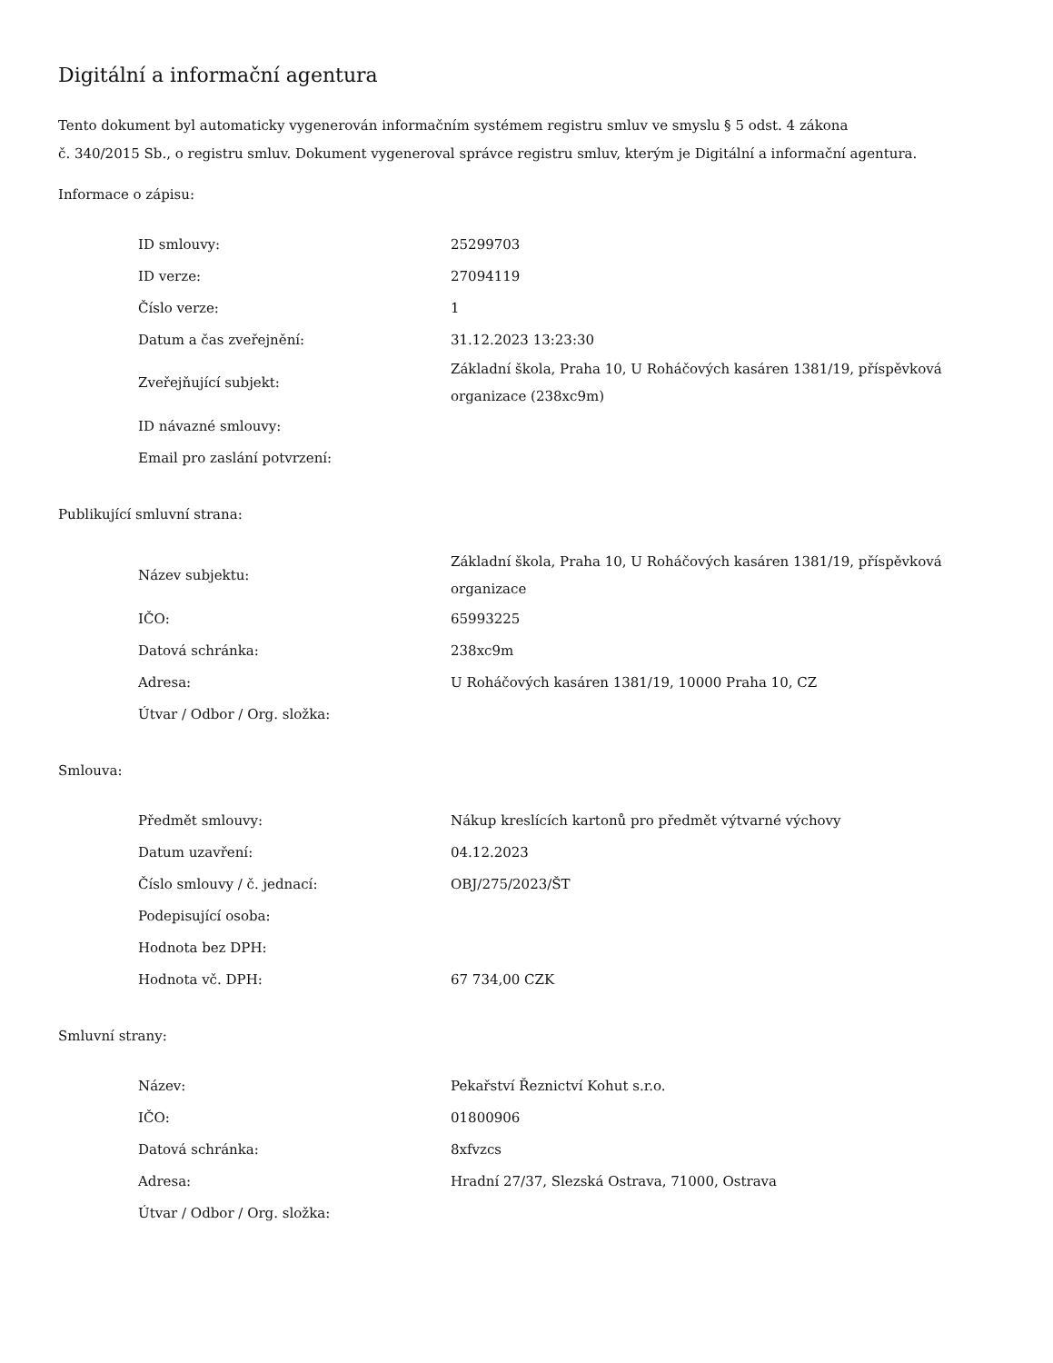Digitální a informační agentura
Tento dokument byl automaticky vygenerován informačním systémem registru smluv ve smyslu § 5 odst. 4 zákona
č. 340/2015 Sb., o registru smluv. Dokument vygeneroval správce registru smluv, kterým je Digitální a informační agentura.
Informace o zápisu:
| ID smlouvy: | 25299703 |
| ID verze: | 27094119 |
| Číslo verze: | 1 |
| Datum a čas zveřejnění: | 31.12.2023 13:23:30 |
| Zveřejňující subjekt: | Základní škola, Praha 10, U Roháčových kasáren 1381/19, příspěvková organizace (238xc9m) |
| ID návazné smlouvy: | |
| Email pro zaslání potvrzení: | |
Publikující smluvní strana:
| Název subjektu: | Základní škola, Praha 10, U Roháčových kasáren 1381/19, příspěvková organizace |
| IČO: | 65993225 |
| Datová schránka: | 238xc9m |
| Adresa: | U Roháčových kasáren 1381/19, 10000 Praha 10, CZ |
| Útvar / Odbor / Org. složka: | |
Smlouva:
| Předmět smlouvy: | Nákup kreslících kartonů pro předmět výtvarné výchovy |
| Datum uzavření: | 04.12.2023 |
| Číslo smlouvy / č. jednací: | OBJ/275/2023/ŠT |
| Podepisující osoba: | |
| Hodnota bez DPH: | |
| Hodnota vč. DPH: | 67 734,00 CZK |
Smluvní strany:
| Název: | Pekařství Řeznictví Kohut s.r.o. |
| IČO: | 01800906 |
| Datová schránka: | 8xfvzcs |
| Adresa: | Hradní 27/37, Slezská Ostrava, 71000, Ostrava |
| Útvar / Odbor / Org. složka: | |